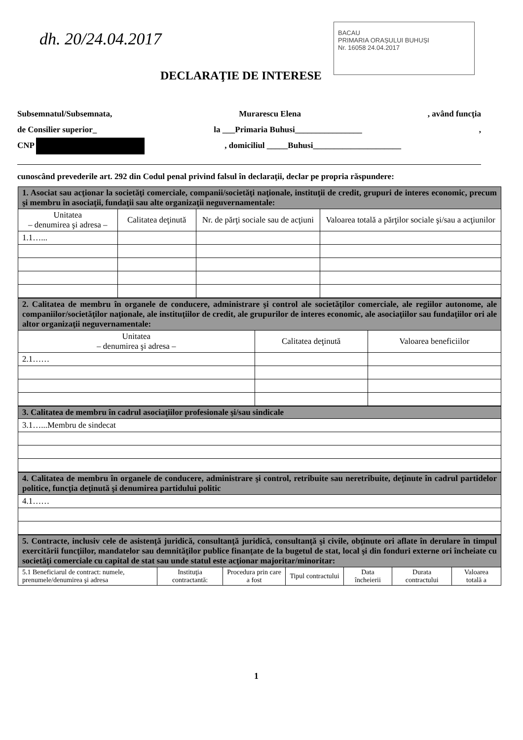dh. 20/24.04.2017
BACAU
PRIMARIA ORAȘULUI BUHUȘI
Nr. 16058 24.04.2017
DECLARAŢIE DE INTERESE
Subsemnatul/Subsemnata, Murarescu Elena, având funcţia
de Consilier superior_ la ___Primaria Buhusi________________,
CNP , domiciliul _____Buhusi_____________________
cunoscând prevederile art. 292 din Codul penal privind falsul în declaraţii, declar pe propria răspundere:
| 1. Asociat sau acţionar la societăţi comerciale, companii/societăţi naţionale, instituţii de credit, grupuri de interes economic, precum şi membru în asociaţii, fundaţii sau alte organizaţii neguvernamentale: | | | |
| Unitatea – denumirea şi adresa – | Calitatea deţinută | Nr. de părţi sociale sau de acţiuni | Valoarea totală a părţilor sociale şi/sau a acţiunilor |
| 1.1…... | | | |
| 2. Calitatea de membru în organele de conducere, administrare şi control ale societăţilor comerciale, ale regiilor autonome, ale companiilor/societăţilor naţionale, ale instituţiilor de credit, ale grupurilor de interes economic, ale asociaţiilor sau fundaţiilor ori ale altor organizaţii neguvernamentale: | | |
| Unitatea – denumirea şi adresa – | Calitatea deţinută | Valoarea beneficiilor |
| 2.1…… | | |
| 3. Calitatea de membru în cadrul asociaţiilor profesionale şi/sau sindicale |
| 3.1…...Membru de sindecat |
| 4. Calitatea de membru în organele de conducere, administrare şi control, retribuite sau neretribuite, deţinute în cadrul partidelor politice, funcţia deţinută şi denumirea partidului politic |
| 4.1…… |
| 5. Contracte, inclusiv cele de asistenţă juridică, consultanţă juridică, consultanţă şi civile, obţinute ori aflate în derulare în timpul exercitării funcţiilor, mandatelor sau demnităţilor publice finanţate de la bugetul de stat, local şi din fonduri externe ori încheiate cu societăţi comerciale cu capital de stat sau unde statul este acţionar majoritar/minoritar: | | | | | | |
| 5.1 Beneficiarul de contract: numele, prenumele/denumirea şi adresa | Instituţia contractantă: | Procedura prin care a fost | Tipul contractului | Data încheierii | Durata contractului | Valoarea totală a |
1